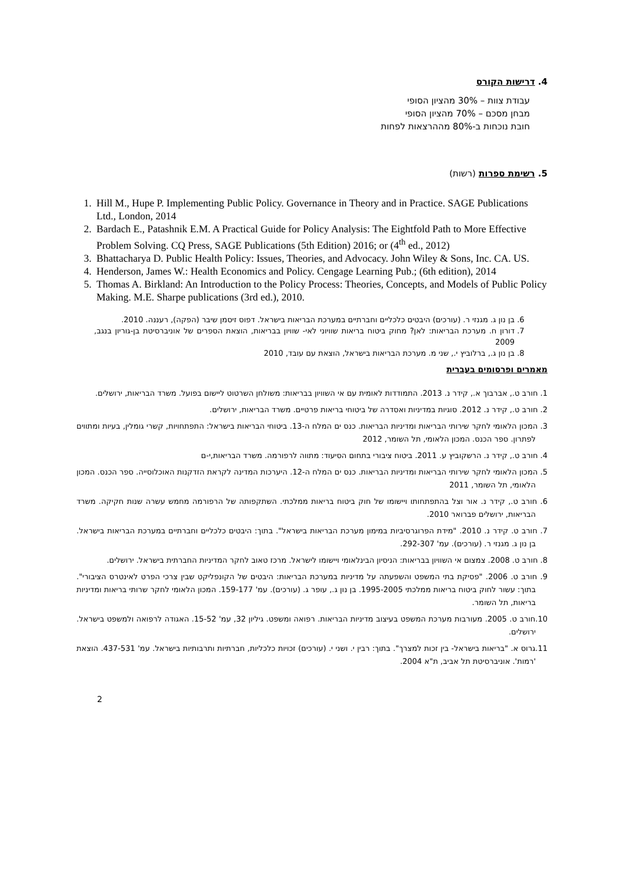4. דרישות הקורס
עבודת צוות – 30% מהציון הסופי
מבחן מסכם – 70% מהציון הסופי
חובת נוכחות ב-80% מההרצאות לפחות
5. רשימת ספרות (רשות)
1. Hill M., Hupe P. Implementing Public Policy. Governance in Theory and in Practice. SAGE Publications Ltd., London, 2014
2. Bardach E., Patashnik E.M. A Practical Guide for Policy Analysis: The Eightfold Path to More Effective Problem Solving. CQ Press, SAGE Publications (5th Edition) 2016; or (4<sup>th</sup> ed., 2012)
3. Bhattacharya D. Public Health Policy: Issues, Theories, and Advocacy. John Wiley & Sons, Inc. CA. US.
4. Henderson, James W.: Health Economics and Policy. Cengage Learning Pub.; (6th edition), 2014
5. Thomas A. Birkland: An Introduction to the Policy Process: Theories, Concepts, and Models of Public Policy Making. M.E. Sharpe publications (3rd ed.), 2010.
6. בן נון ג. מגנזי ר. (עורכים) היבטים כלכליים וחברתיים במערכת הבריאות בישראל. דפוס זיסמן שיבר (הפקה), רעננה. 2010.
7. דורון ח. מערכת הבריאות: לאן? מחוק ביטוח בריאות שוויוני לאי- שוויון בבריאות, הוצאת הספרים של אוניברסיטת בן-גוריון בנגב, 2009
8. בן נון ג., ברלוביץ י., שני מ. מערכת הבריאות בישראל, הוצאת עם עובד, 2010
מאמרים ופרסומים בעברית
1. חורב ט., אברבוך א., קידר נ. 2013. התמודדות לאומית עם אי השוויון בבריאות: משולחן השרטוט ליישום בפועל. משרד הבריאות, ירושלים.
2. חורב ט., קידר נ. 2012. סוגיות במדיניות ואסדרה של ביטוחי בריאות פרטיים. משרד הבריאות, ירושלים.
3. המכון הלאומי לחקר שירותי הבריאות ומדיניות הבריאות. כנס ים המלח ה-13. ביטוחי הבריאות בישראל: התפתחויות, קשרי גומלין, בעיות ומתווים לפתרון. ספר הכנס. המכון הלאומי, תל השומר, 2012
4. חורב ט., קידר נ. הרשקוביץ ע. 2011. ביטוח ציבורי בתחום הסיעוד: מתווה לרפורמה. משרד הבריאות,י-ם
5. המכון הלאומי לחקר שירותי הבריאות ומדיניות הבריאות. כנס ים המלח ה-12. היערכות המדינה לקראת הזדקנות האוכלוסייה. ספר הכנס. המכון הלאומי, תל השומר, 2011
6. חורב ט., קידר נ. אור וצל בהתפתחותו ויישומו של חוק ביטוח בריאות ממלכתי. השתקפותה של הרפורמה מחמש עשרה שנות חקיקה. משרד הבריאות, ירושלים פברואר 2010.
7. חורב ט. קידר נ. 2010. "מידת הפרוגרסיביות במימון מערכת הבריאות בישראל". בתוך: היבטים כלכליים וחברתיים במערכת הבריאות בישראל. בן נון ג. מגנזי ר. (עורכים). עמ' 292-307.
8. חורב ט. 2008. צמצום אי השוויון בבריאות: הניסיון הבינלאומי ויישומו לישראל. מרכז טאוב לחקר המדיניות החברתית בישראל. ירושלים.
9. חורב ט. 2006. "פסיקת בתי המשפט והשפעתה על מדיניות במערכת הבריאות: היבטים של הקונפליקט שבין צרכי הפרט לאינטרס הציבורי". בתוך: עשור לחוק ביטוח בריאות ממלכתי 1995-2005. בן נון ג., עופר ג. (עורכים). עמ' 159-177. המכון הלאומי לחקר שרותי בריאות ומדיניות בריאות, תל השומר.
10.חורב ט. 2005. מעורבות מערכת המשפט בעיצוב מדיניות הבריאות. רפואה ומשפט. גיליון 32, עמ' 15-52. האגודה לרפואה ולמשפט בישראל. ירושלים.
11.גרוס א. "בריאות בישראל- בין זכות למצרך". בתוך: רבין י. ושני י. (עורכים) זכויות כלכליות, חברתיות ותרבותיות בישראל. עמ' 437-531. הוצאת 'רמות'. אוניברסיטת תל אביב, ת"א 2004.
2